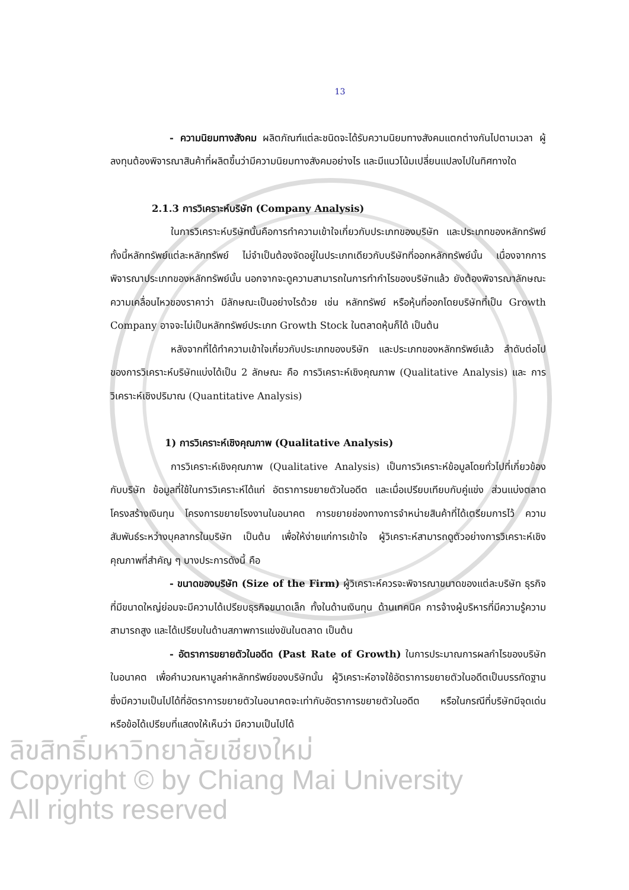13
- ความนิยมทางสังคม ผลิตภัณฑ์แต่ละชนิดจะได้รับความนิยมทางสังคมแตกต่างกันไปตามเวลา ผู้ลงทุนต้องพิจารณาสินค้าที่ผลิตขึ้นว่ามีความนิยมทางสังคมอย่างไร และมีแนวโน้มเปลี่ยนแปลงไปในทิศทางใด
2.1.3 การวิเคราะห์บริษัท (Company Analysis)
ในการวิเคราะห์บริษัทนั้นคือการทำความเข้าใจเกี่ยวกับประเภทของบริษัท และประเภทของหลักทรัพย์ ทั้งนี้หลักทรัพย์แต่ละหลักทรัพย์ ไม่จำเป็นต้องจัดอยู่ในประเภทเดียวกับบริษัทที่ออกหลักทรัพย์นั้น เนื่องจากการพิจารณาประเภทของหลักทรัพย์นั้น นอกจากจะดูความสามารถในการทำกำไรของบริษัทแล้ว ยังต้องพิจารณาลักษณะความเคลื่อนไหวของราคาว่า มีลักษณะเป็นอย่างไรด้วย เช่น หลักทรัพย์ หรือหุ้นที่ออกโดยบริษัทที่เป็น Growth Company อาจจะไม่เป็นหลักทรัพย์ประเภท Growth Stock ในตลาดหุ้นก็ได้ เป็นต้น
หลังจากที่ได้ทำความเข้าใจเกี่ยวกับประเภทของบริษัท และประเภทของหลักทรัพย์แล้ว ลำดับต่อไปของการวิเคราะห์บริษัทแบ่งได้เป็น 2 ลักษณะ คือ การวิเคราะห์เชิงคุณภาพ (Qualitative Analysis) และ การวิเคราะห์เชิงปริมาณ (Quantitative Analysis)
1) การวิเคราะห์เชิงคุณภาพ (Qualitative Analysis)
การวิเคราะห์เชิงคุณภาพ (Qualitative Analysis) เป็นการวิเคราะห์ข้อมูลโดยทั่วไปที่เกี่ยวข้องกับบริษัท ข้อมูลที่ใช้ในการวิเคราะห์ได้แก่ อัตราการขยายตัวในอดีต และเมื่อเปรียบเทียบกับคู่แข่ง ส่วนแบ่งตลาด โครงสร้างเงินทุน โครงการขยายโรงงานในอนาคต การขยายช่องทางการจำหน่ายสินค้าที่ได้เตรียมการไว้ ความสัมพันธ์ระหว่างบุคลากรในบริษัท เป็นต้น เพื่อให้ง่ายแก่การเข้าใจ ผู้วิเคราะห์สามารถดูตัวอย่างการวิเคราะห์เชิงคุณภาพที่สำคัญ ๆ บางประการดังนี้ คือ
- ขนาดของบริษัท (Size of the Firm) ผู้วิเคราะห์ควรจะพิจารณาขนาดของแต่ละบริษัท ธุรกิจที่มีขนาดใหญ่ย่อมจะมีความได้เปรียบธุรกิจขนาดเล็ก ทั้งในด้านเงินทุน ด้านเทคนิค การจ้างผู้บริหารที่มีความรู้ความสามารถสูง และได้เปรียบในด้านสภาพการแข่งขันในตลาด เป็นต้น
- อัตราการขยายตัวในอดีต (Past Rate of Growth) ในการประมาณการผลกำไรของบริษัทในอนาคต เพื่อคำนวณหามูลค่าหลักทรัพย์ของบริษัทนั้น ผู้วิเคราะห์อาจใช้อัตราการขยายตัวในอดีตเป็นบรรทัดฐาน ซึ่งมีความเป็นไปได้ที่อัตราการขยายตัวในอนาคตจะเท่ากับอัตราการขยายตัวในอดีต หรือในกรณีที่บริษัทมีจุดเด่น หรือข้อได้เปรียบที่แสดงให้เห็นว่า มีความเป็นไปได้
ลิขสิทธิ์มหาวิทยาลัยเชียงใหม่
Copyright © by Chiang Mai University
All rights reserved